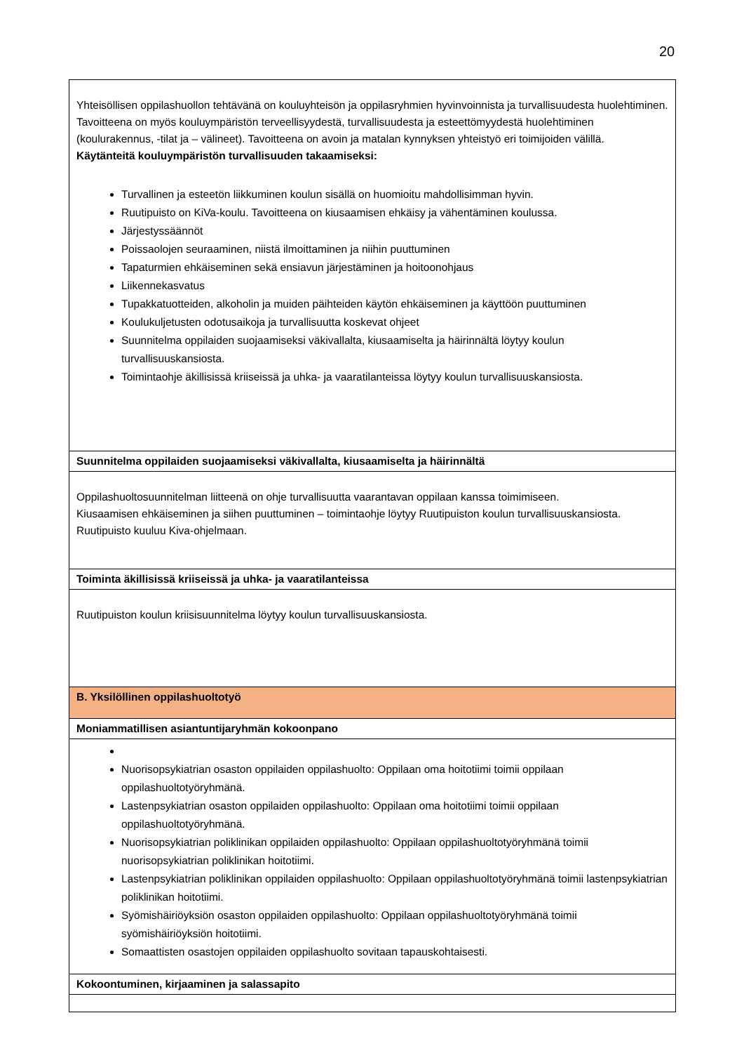20
| Yhteisöllisen oppilashuollon tehtävänä on kouluyhteisön ja oppilasryhmien hyvinvoinnista ja turvallisuudesta huolehtiminen. Tavoitteena on myös kouluympäristön terveellisyydestä, turvallisuudesta ja esteettömyydestä huolehtiminen (koulurakennus, -tilat ja – välineet). Tavoitteena on avoin ja matalan kynnyksen yhteistyö eri toimijoiden välillä. Käytänteitä kouluympäristön turvallisuuden takaamiseksi: Turvallinen ja esteetön liikkuminen koulun sisällä on huomioitu mahdollisimman hyvin. Ruutipuisto on KiVa-koulu. Tavoitteena on kiusaamisen ehkäisy ja vähentäminen koulussa. Järjestyssäännöt Poissaolojen seuraaminen, niistä ilmoittaminen ja niihin puuttuminen Tapaturmien ehkäiseminen sekä ensiavun järjestäminen ja hoitoonohjaus Liikennekasvatus Tupakkatuotteiden, alkoholin ja muiden päihteiden käytön ehkäiseminen ja käyttöön puuttuminen Koulukuljetusten odotusaikoja ja turvallisuutta koskevat ohjeet Suunnitelma oppilaiden suojaamiseksi väkivallalta, kiusaamiselta ja häirinnältä löytyy koulun turvallisuuskansiosta. Toimintaohje äkillisissä kriiseissä ja uhka- ja vaaratilanteissa löytyy koulun turvallisuuskansiosta. |
| Suunnitelma oppilaiden suojaamiseksi väkivallalta, kiusaamiselta ja häirinnältä |
| Oppilashuoltosuunnitelman liitteenä on ohje turvallisuutta vaarantavan oppilaan kanssa toimimiseen. Kiusaamisen ehkäiseminen ja siihen puuttuminen – toimintaohje löytyy Ruutipuiston koulun turvallisuuskansiosta. Ruutipuisto kuuluu Kiva-ohjelmaan. |
| Toiminta äkillisissä kriiseissä ja uhka- ja vaaratilanteissa |
| Ruutipuiston koulun kriisisuunnitelma löytyy koulun turvallisuuskansiosta. |
| B. Yksilöllinen oppilashuoltotyö |
| Moniammatillisen asiantuntijaryhmän kokoonpano |
| Nuorisopsykiatrian osaston oppilaiden oppilashuolto: Oppilaan oma hoitotiimi toimii oppilaan oppilashuoltotyöryhmänä. Lastenpsykiatrian osaston oppilaiden oppilashuolto: Oppilaan oma hoitotiimi toimii oppilaan oppilashuoltotyöryhmänä. Nuorisopsykiatrian poliklinikan oppilaiden oppilashuolto: Oppilaan oppilashuoltotyöryhmänä toimii nuorisopsykiatrian poliklinikan hoitotiimi. Lastenpsykiatrian poliklinikan oppilaiden oppilashuolto: Oppilaan oppilashuoltotyöryhmänä toimii lastenpsykiatrian poliklinikan hoitotiimi. Syömishäiriöyksiön osaston oppilaiden oppilashuolto: Oppilaan oppilashuoltotyöryhmänä toimii syömishäiriöyksiön hoitotiimi. Somaattisten osastojen oppilaiden oppilashuolto sovitaan tapauskohtaisesti. |
| Kokoontuminen, kirjaaminen ja salassapito |